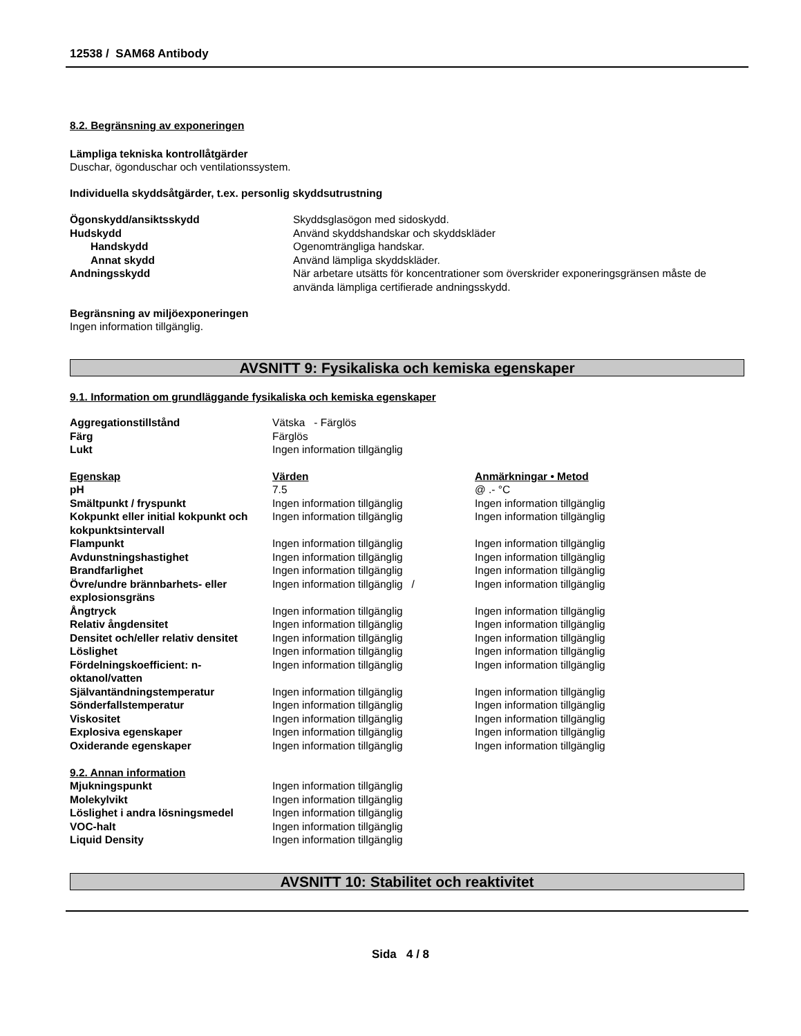12538 / SAM68 Antibody
8.2. Begränsning av exponeringen
Lämpliga tekniska kontrollåtgärder
Duschar, ögonduschar och ventilationssystem.
Individuella skyddsåtgärder, t.ex. personlig skyddsutrustning
| Ögonskydd/ansiktsskydd | Skyddsglasögon med sidoskydd. |
| Hudskydd | Använd skyddshandskar och skyddskläder |
| Handskydd | Ogenomträngliga handskar. |
| Annat skydd | Använd lämpliga skyddskläder. |
| Andningsskydd | När arbetare utsätts för koncentrationer som överskrider exponeringsgränsen måste de använda lämpliga certifierade andningsskydd. |
Begränsning av miljöexponeringen
Ingen information tillgänglig.
AVSNITT 9: Fysikaliska och kemiska egenskaper
9.1. Information om grundläggande fysikaliska och kemiska egenskaper
| Aggregationstillstånd | Vätska - Färglös |
| Färg | Färglös |
| Lukt | Ingen information tillgänglig |
| Egenskap | Värden | Anmärkningar • Metod |
| pH | 7.5 | @ .- °C |
| Smältpunkt / fryspunkt | Ingen information tillgänglig | Ingen information tillgänglig |
| Kokpunkt eller initial kokpunkt och kokpunktsintervall | Ingen information tillgänglig | Ingen information tillgänglig |
| Flampunkt | Ingen information tillgänglig | Ingen information tillgänglig |
| Avdunstningshastighet | Ingen information tillgänglig | Ingen information tillgänglig |
| Brandfarlighet | Ingen information tillgänglig | Ingen information tillgänglig |
| Övre/undre brännbarhets- eller explosionsgräns | Ingen information tillgänglig / | Ingen information tillgänglig |
| Ångtryck | Ingen information tillgänglig | Ingen information tillgänglig |
| Relativ ångdensitet | Ingen information tillgänglig | Ingen information tillgänglig |
| Densitet och/eller relativ densitet | Ingen information tillgänglig | Ingen information tillgänglig |
| Löslighet | Ingen information tillgänglig | Ingen information tillgänglig |
| Fördelningskoefficient: n-oktanol/vatten | Ingen information tillgänglig | Ingen information tillgänglig |
| Självantändningstemperatur | Ingen information tillgänglig | Ingen information tillgänglig |
| Sönderfallstemperatur | Ingen information tillgänglig | Ingen information tillgänglig |
| Viskositet | Ingen information tillgänglig | Ingen information tillgänglig |
| Explosiva egenskaper | Ingen information tillgänglig | Ingen information tillgänglig |
| Oxiderande egenskaper | Ingen information tillgänglig | Ingen information tillgänglig |
9.2. Annan information
| Mjukningspunkt | Ingen information tillgänglig |
| Molekylvikt | Ingen information tillgänglig |
| Löslighet i andra lösningsmedel | Ingen information tillgänglig |
| VOC-halt | Ingen information tillgänglig |
| Liquid Density | Ingen information tillgänglig |
AVSNITT 10: Stabilitet och reaktivitet
Sida 4 / 8